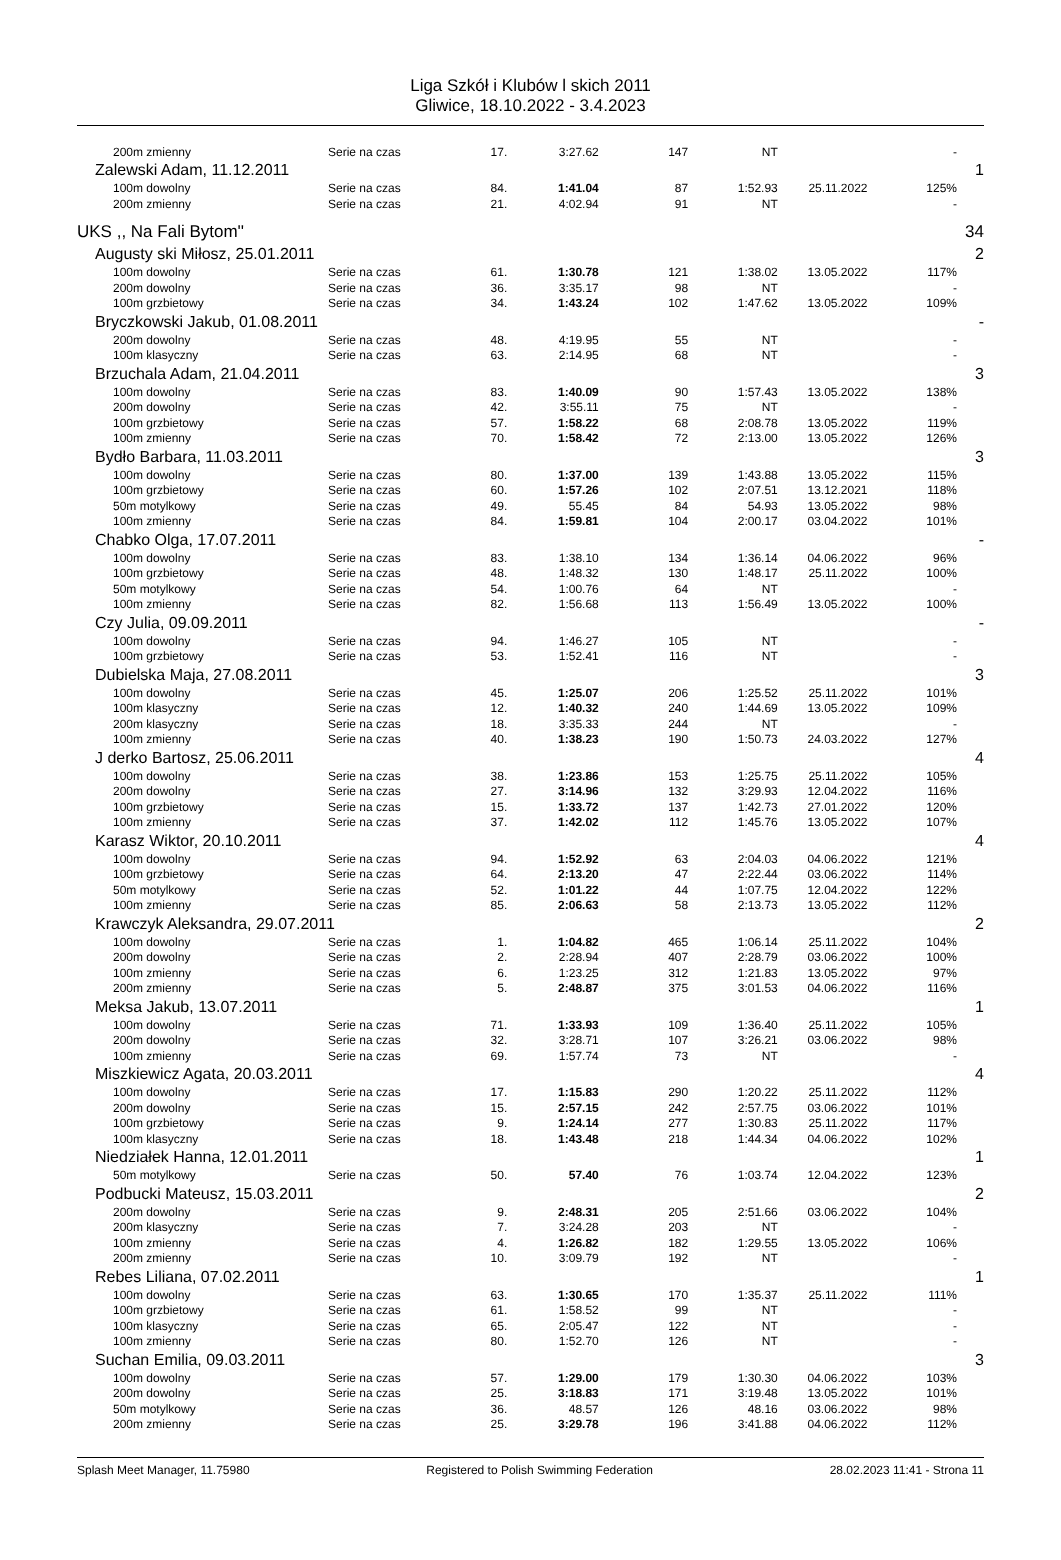Liga Szkół i Klubów l skich 2011
Gliwice, 18.10.2022 - 3.4.2023
| 200m zmienny | Serie na czas | 17. | 3:27.62 | 147 | NT | | - | |
| Zalewski Adam, 11.12.2011 | | | | | | | | 1 |
| 100m dowolny | Serie na czas | 84. | 1:41.04 | 87 | 1:52.93 | 25.11.2022 | 125% | |
| 200m zmienny | Serie na czas | 21. | 4:02.94 | 91 | NT | | - | |
| UKS ,, Na Fali Bytom'' | | | | | | | | 34 |
| Augusty ski Miłosz, 25.01.2011 | | | | | | | | 2 |
| 100m dowolny | Serie na czas | 61. | 1:30.78 | 121 | 1:38.02 | 13.05.2022 | 117% | |
| 200m dowolny | Serie na czas | 36. | 3:35.17 | 98 | NT | | - | |
| 100m grzbietowy | Serie na czas | 34. | 1:43.24 | 102 | 1:47.62 | 13.05.2022 | 109% | |
| Bryczkowski Jakub, 01.08.2011 | | | | | | | | - |
| 200m dowolny | Serie na czas | 48. | 4:19.95 | 55 | NT | | - | |
| 100m klasyczny | Serie na czas | 63. | 2:14.95 | 68 | NT | | - | |
| Brzuchala Adam, 21.04.2011 | | | | | | | | 3 |
| 100m dowolny | Serie na czas | 83. | 1:40.09 | 90 | 1:57.43 | 13.05.2022 | 138% | |
| 200m dowolny | Serie na czas | 42. | 3:55.11 | 75 | NT | | - | |
| 100m grzbietowy | Serie na czas | 57. | 1:58.22 | 68 | 2:08.78 | 13.05.2022 | 119% | |
| 100m zmienny | Serie na czas | 70. | 1:58.42 | 72 | 2:13.00 | 13.05.2022 | 126% | |
| Bydło Barbara, 11.03.2011 | | | | | | | | 3 |
| 100m dowolny | Serie na czas | 80. | 1:37.00 | 139 | 1:43.88 | 13.05.2022 | 115% | |
| 100m grzbietowy | Serie na czas | 60. | 1:57.26 | 102 | 2:07.51 | 13.12.2021 | 118% | |
| 50m motylkowy | Serie na czas | 49. | 55.45 | 84 | 54.93 | 13.05.2022 | 98% | |
| 100m zmienny | Serie na czas | 84. | 1:59.81 | 104 | 2:00.17 | 03.04.2022 | 101% | |
| Chabko Olga, 17.07.2011 | | | | | | | | - |
| 100m dowolny | Serie na czas | 83. | 1:38.10 | 134 | 1:36.14 | 04.06.2022 | 96% | |
| 100m grzbietowy | Serie na czas | 48. | 1:48.32 | 130 | 1:48.17 | 25.11.2022 | 100% | |
| 50m motylkowy | Serie na czas | 54. | 1:00.76 | 64 | NT | | - | |
| 100m zmienny | Serie na czas | 82. | 1:56.68 | 113 | 1:56.49 | 13.05.2022 | 100% | |
| Czy Julia, 09.09.2011 | | | | | | | | - |
| 100m dowolny | Serie na czas | 94. | 1:46.27 | 105 | NT | | - | |
| 100m grzbietowy | Serie na czas | 53. | 1:52.41 | 116 | NT | | - | |
| Dubielska Maja, 27.08.2011 | | | | | | | | 3 |
| 100m dowolny | Serie na czas | 45. | 1:25.07 | 206 | 1:25.52 | 25.11.2022 | 101% | |
| 100m klasyczny | Serie na czas | 12. | 1:40.32 | 240 | 1:44.69 | 13.05.2022 | 109% | |
| 200m klasyczny | Serie na czas | 18. | 3:35.33 | 244 | NT | | - | |
| 100m zmienny | Serie na czas | 40. | 1:38.23 | 190 | 1:50.73 | 24.03.2022 | 127% | |
| J derko Bartosz, 25.06.2011 | | | | | | | | 4 |
| 100m dowolny | Serie na czas | 38. | 1:23.86 | 153 | 1:25.75 | 25.11.2022 | 105% | |
| 200m dowolny | Serie na czas | 27. | 3:14.96 | 132 | 3:29.93 | 12.04.2022 | 116% | |
| 100m grzbietowy | Serie na czas | 15. | 1:33.72 | 137 | 1:42.73 | 27.01.2022 | 120% | |
| 100m zmienny | Serie na czas | 37. | 1:42.02 | 112 | 1:45.76 | 13.05.2022 | 107% | |
| Karasz Wiktor, 20.10.2011 | | | | | | | | 4 |
| 100m dowolny | Serie na czas | 94. | 1:52.92 | 63 | 2:04.03 | 04.06.2022 | 121% | |
| 100m grzbietowy | Serie na czas | 64. | 2:13.20 | 47 | 2:22.44 | 03.06.2022 | 114% | |
| 50m motylkowy | Serie na czas | 52. | 1:01.22 | 44 | 1:07.75 | 12.04.2022 | 122% | |
| 100m zmienny | Serie na czas | 85. | 2:06.63 | 58 | 2:13.73 | 13.05.2022 | 112% | |
| Krawczyk Aleksandra, 29.07.2011 | | | | | | | | 2 |
| 100m dowolny | Serie na czas | 1. | 1:04.82 | 465 | 1:06.14 | 25.11.2022 | 104% | |
| 200m dowolny | Serie na czas | 2. | 2:28.94 | 407 | 2:28.79 | 03.06.2022 | 100% | |
| 100m zmienny | Serie na czas | 6. | 1:23.25 | 312 | 1:21.83 | 13.05.2022 | 97% | |
| 200m zmienny | Serie na czas | 5. | 2:48.87 | 375 | 3:01.53 | 04.06.2022 | 116% | |
| Meksa Jakub, 13.07.2011 | | | | | | | | 1 |
| 100m dowolny | Serie na czas | 71. | 1:33.93 | 109 | 1:36.40 | 25.11.2022 | 105% | |
| 200m dowolny | Serie na czas | 32. | 3:28.71 | 107 | 3:26.21 | 03.06.2022 | 98% | |
| 100m zmienny | Serie na czas | 69. | 1:57.74 | 73 | NT | | - | |
| Miszkiewicz Agata, 20.03.2011 | | | | | | | | 4 |
| 100m dowolny | Serie na czas | 17. | 1:15.83 | 290 | 1:20.22 | 25.11.2022 | 112% | |
| 200m dowolny | Serie na czas | 15. | 2:57.15 | 242 | 2:57.75 | 03.06.2022 | 101% | |
| 100m grzbietowy | Serie na czas | 9. | 1:24.14 | 277 | 1:30.83 | 25.11.2022 | 117% | |
| 100m klasyczny | Serie na czas | 18. | 1:43.48 | 218 | 1:44.34 | 04.06.2022 | 102% | |
| Niedziałek Hanna, 12.01.2011 | | | | | | | | 1 |
| 50m motylkowy | Serie na czas | 50. | 57.40 | 76 | 1:03.74 | 12.04.2022 | 123% | |
| Podbucki Mateusz, 15.03.2011 | | | | | | | | 2 |
| 200m dowolny | Serie na czas | 9. | 2:48.31 | 205 | 2:51.66 | 03.06.2022 | 104% | |
| 200m klasyczny | Serie na czas | 7. | 3:24.28 | 203 | NT | | - | |
| 100m zmienny | Serie na czas | 4. | 1:26.82 | 182 | 1:29.55 | 13.05.2022 | 106% | |
| 200m zmienny | Serie na czas | 10. | 3:09.79 | 192 | NT | | - | |
| Rebes Liliana, 07.02.2011 | | | | | | | | 1 |
| 100m dowolny | Serie na czas | 63. | 1:30.65 | 170 | 1:35.37 | 25.11.2022 | 111% | |
| 100m grzbietowy | Serie na czas | 61. | 1:58.52 | 99 | NT | | - | |
| 100m klasyczny | Serie na czas | 65. | 2:05.47 | 122 | NT | | - | |
| 100m zmienny | Serie na czas | 80. | 1:52.70 | 126 | NT | | - | |
| Suchan Emilia, 09.03.2011 | | | | | | | | 3 |
| 100m dowolny | Serie na czas | 57. | 1:29.00 | 179 | 1:30.30 | 04.06.2022 | 103% | |
| 200m dowolny | Serie na czas | 25. | 3:18.83 | 171 | 3:19.48 | 13.05.2022 | 101% | |
| 50m motylkowy | Serie na czas | 36. | 48.57 | 126 | 48.16 | 03.06.2022 | 98% | |
| 200m zmienny | Serie na czas | 25. | 3:29.78 | 196 | 3:41.88 | 04.06.2022 | 112% | |
Splash Meet Manager, 11.75980 Registered to Polish Swimming Federation 28.02.2023 11:41 - Strona 11